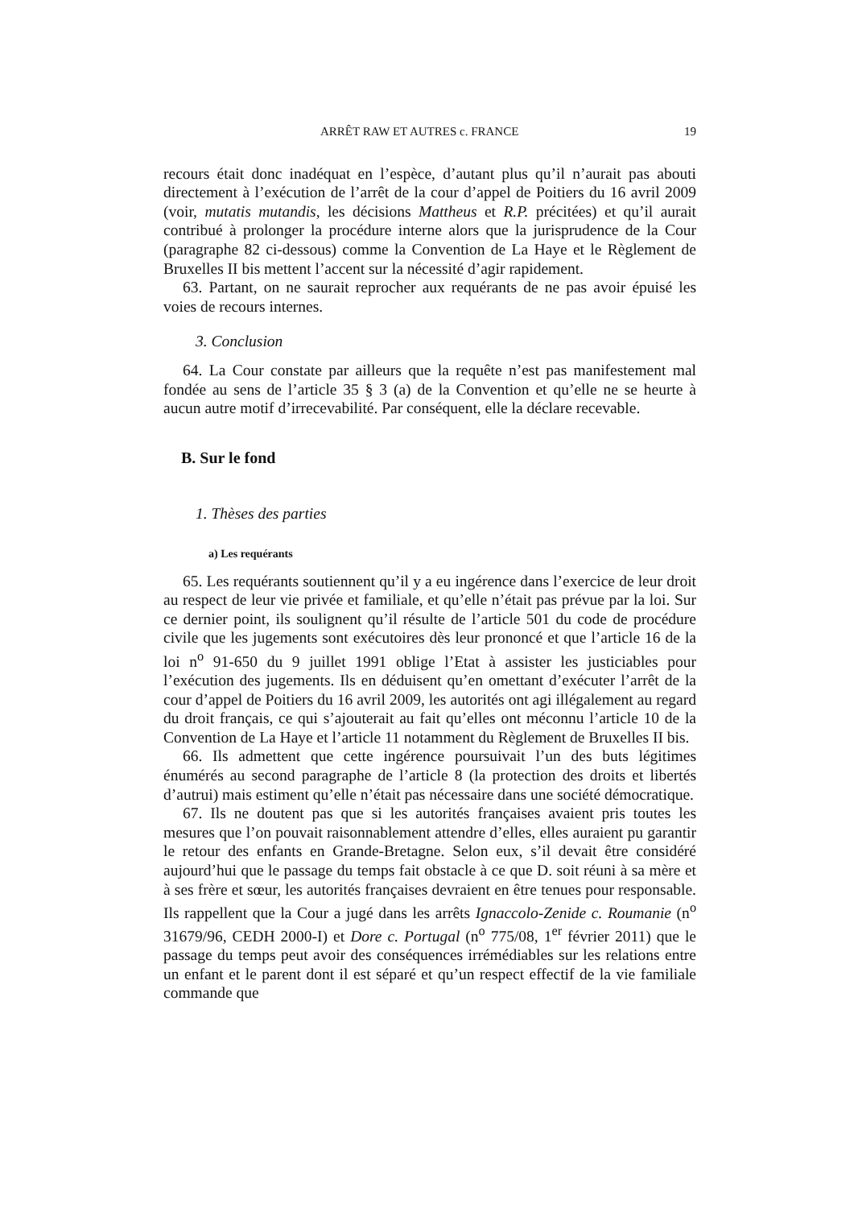ARRÊT RAW ET AUTRES c. FRANCE 19
recours était donc inadéquat en l’espèce, d’autant plus qu’il n’aurait pas abouti directement à l’exécution de l’arrêt de la cour d’appel de Poitiers du 16 avril 2009 (voir, mutatis mutandis, les décisions Mattheus et R.P. précitées) et qu’il aurait contribué à prolonger la procédure interne alors que la jurisprudence de la Cour (paragraphe 82 ci-dessous) comme la Convention de La Haye et le Règlement de Bruxelles II bis mettent l’accent sur la nécessité d’agir rapidement.
63. Partant, on ne saurait reprocher aux requérants de ne pas avoir épuisé les voies de recours internes.
3. Conclusion
64. La Cour constate par ailleurs que la requête n’est pas manifestement mal fondée au sens de l’article 35 § 3 (a) de la Convention et qu’elle ne se heurte à aucun autre motif d’irrecevabilité. Par conséquent, elle la déclare recevable.
B. Sur le fond
1. Thèses des parties
a) Les requérants
65. Les requérants soutiennent qu’il y a eu ingérence dans l’exercice de leur droit au respect de leur vie privée et familiale, et qu’elle n’était pas prévue par la loi. Sur ce dernier point, ils soulignent qu’il résulte de l’article 501 du code de procédure civile que les jugements sont exécutoires dès leur prononcé et que l’article 16 de la loi n<sup>o</sup> 91-650 du 9 juillet 1991 oblige l’Etat à assister les justiciables pour l’exécution des jugements. Ils en déduisent qu’en omettant d’exécuter l’arrêt de la cour d’appel de Poitiers du 16 avril 2009, les autorités ont agi illégalement au regard du droit français, ce qui s’ajouterait au fait qu’elles ont méconnu l’article 10 de la Convention de La Haye et l’article 11 notamment du Règlement de Bruxelles II bis.
66. Ils admettent que cette ingérence poursuivait l’un des buts légitimes énumérés au second paragraphe de l’article 8 (la protection des droits et libertés d’autrui) mais estiment qu’elle n’était pas nécessaire dans une société démocratique.
67. Ils ne doutent pas que si les autorités françaises avaient pris toutes les mesures que l’on pouvait raisonnablement attendre d’elles, elles auraient pu garantir le retour des enfants en Grande-Bretagne. Selon eux, s’il devait être considéré aujourd’hui que le passage du temps fait obstacle à ce que D. soit réuni à sa mère et à ses frère et sœur, les autorités françaises devraient en être tenues pour responsable. Ils rappellent que la Cour a jugé dans les arrêts Ignaccolo-Zenide c. Roumanie (n<sup>o</sup> 31679/96, CEDH 2000-I) et Dore c. Portugal (n<sup>o</sup> 775/08, 1<sup>er</sup> février 2011) que le passage du temps peut avoir des conséquences irrémédiables sur les relations entre un enfant et le parent dont il est séparé et qu’un respect effectif de la vie familiale commande que